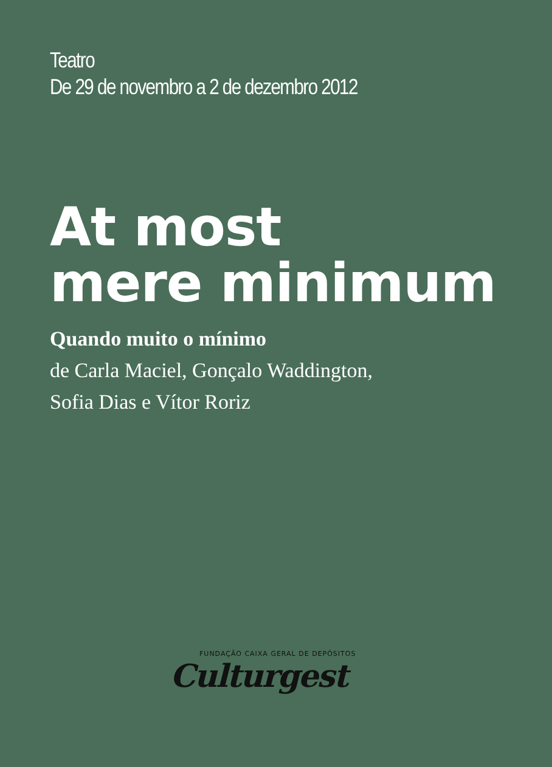Teatro
De 29 de novembro a 2 de dezembro 2012
At most
mere minimum
Quando muito o mínimo
de Carla Maciel, Gonçalo Waddington,
Sofia Dias e Vítor Roriz
FUNDAÇÃO CAIXA GERAL DE DEPÓSITOS
Culturgest